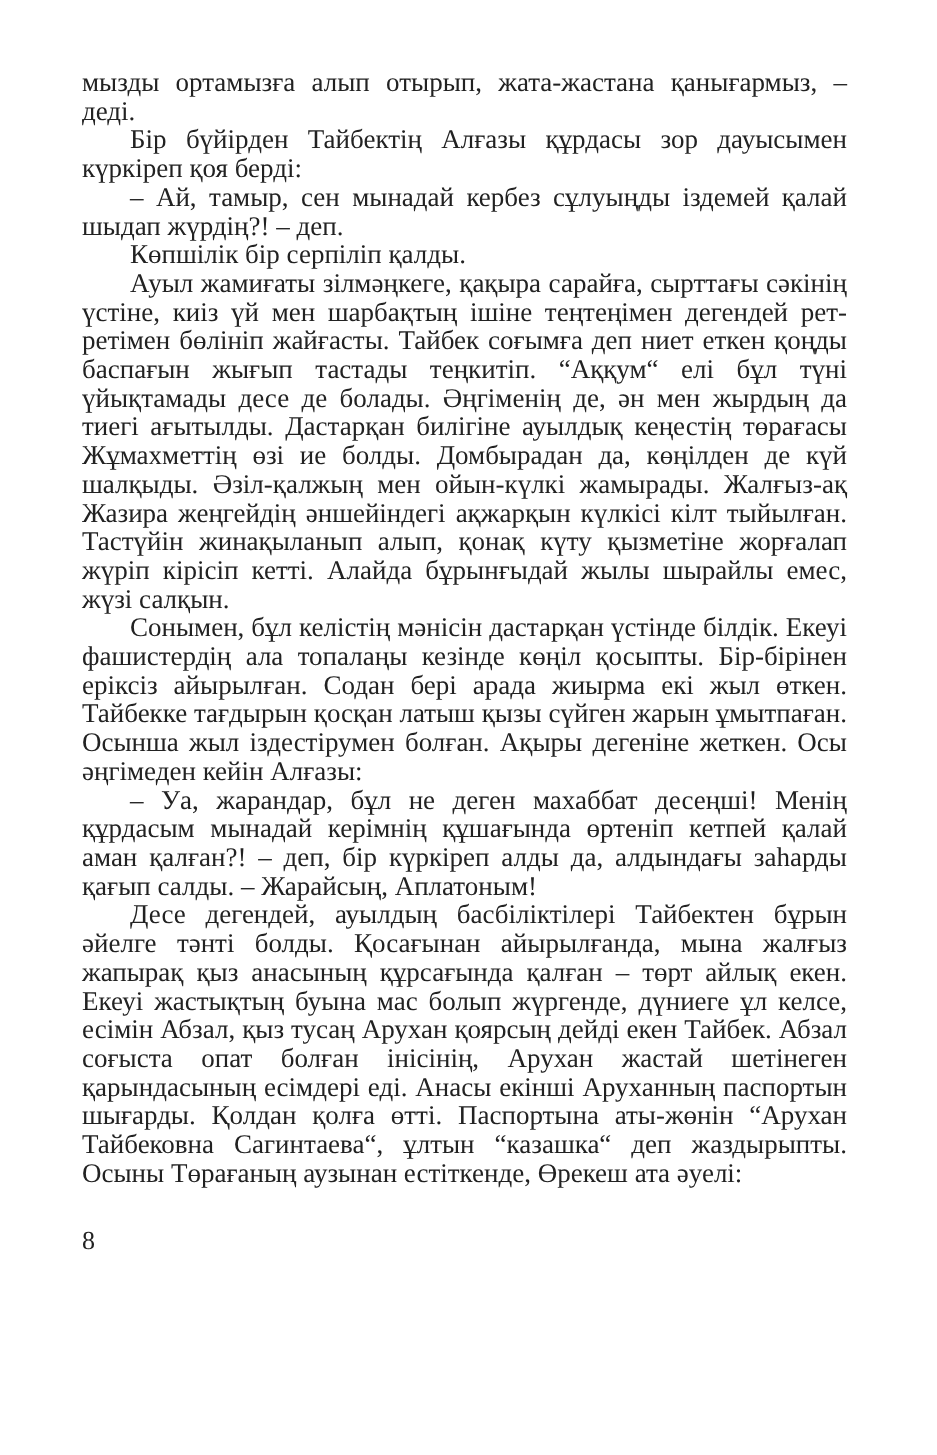мызды ортамызға алып отырып, жата-жастана қанығармыз, – деді.
Бір бүйірден Тайбектің Алғазы құрдасы зор дауысымен күркіреп қоя берді:
– Ай, тамыр, сен мынадай кербез сұлуыңды іздемей қалай шыдап жүрдің?! – деп.
Көпшілік бір серпіліп қалды.
Ауыл жамиғаты зілмәңкеге, қақыра сарайға, сырттағы сәкінің үстіне, киіз үй мен шарбақтың ішіне теңтеңімен дегендей рет-ретімен бөлініп жайғасты. Тайбек соғымға деп ниет еткен қоңды баспағын жығып тастады теңкитіп. “Аққум“ елі бұл түні үйықтамады десе де болады. Әңгіменің де, ән мен жырдың да тиегі ағытылды. Дастарқан билігіне ауылдық кеңестің төрағасы Жұмахметтің өзі ие болды. Домбырадан да, көңілден де күй шалқыды. Әзіл-қалжың мен ойын-күлкі жамырады. Жалғыз-ақ Жазира жеңгейдің әншейіндегі ақжарқын күлкісі кілт тыйылған. Тастүйін жинақыланып алып, қонақ күту қызметіне жорғалап жүріп кірісіп кетті. Алайда бұрынғыдай жылы шырайлы емес, жүзі салқын.
Сонымен, бұл келістің мәнісін дастарқан үстінде білдік. Екеуі фашистердің ала топалаңы кезінде көңіл қосыпты. Бір-бірінен еріксіз айырылған. Содан бері арада жиырма екі жыл өткен. Тайбекке тағдырын қосқан латыш қызы сүйген жарын ұмытпаған. Осынша жыл іздестірумен болған. Ақыры дегеніне жеткен. Осы әңгімеден кейін Алғазы:
– Уа, жарандар, бұл не деген махаббат десеңші! Менің құрдасым мынадай керімнің құшағында өртеніп кетпей қалай аман қалған?! – деп, бір күркіреп алды да, алдындағы заһарды қағып салды. – Жарайсың, Аплатоным!
Десе дегендей, ауылдың басбіліктілері Тайбектен бұрын әйелге тәнті болды. Қосағынан айырылғанда, мына жалғыз жапырақ қыз анасының құрсағында қалған – төрт айлық екен. Екеуі жастықтың буына мас болып жүргенде, дүниеге ұл келсе, есімін Абзал, қыз тусаң Арухан қоярсың дейді екен Тайбек. Абзал соғыста опат болған інісінің, Арухан жастай шетінеген қарындасының есімдері еді. Анасы екінші Аруханның паспортын шығарды. Қолдан қолға өтті. Паспортына аты-жөнін “Арухан Тайбековна Сагинтаева“, ұлтын “казашка“ деп жаздырыпты. Осыны Төрағаның аузынан естіткенде, Өрекеш ата әуелі:
8